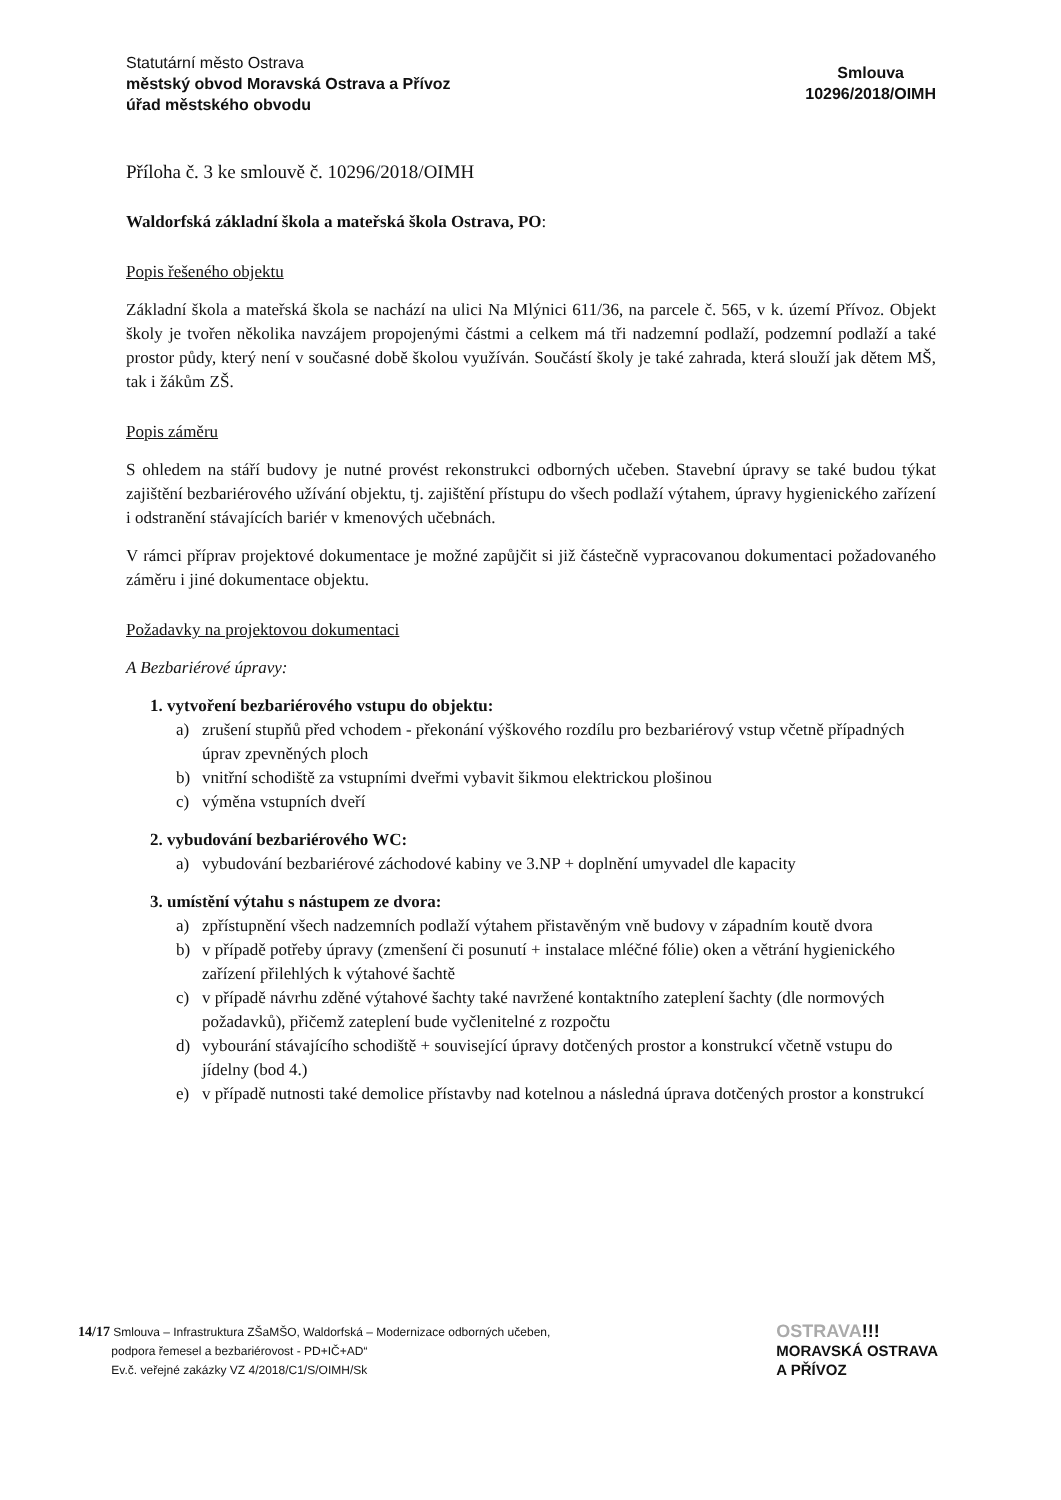Statutární město Ostrava
městský obvod Moravská Ostrava a Přívoz
úřad městského obvodu
Smlouva
10296/2018/OIMH
Příloha č. 3 ke smlouvě č. 10296/2018/OIMH
Waldorfská základní škola a mateřská škola Ostrava, PO:
Popis řešeného objektu
Základní škola a mateřská škola se nachází na ulici Na Mlýnici 611/36, na parcele č. 565, v k. území Přívoz. Objekt školy je tvořen několika navzájem propojenými částmi a celkem má tři nadzemní podlaží, podzemní podlaží a také prostor půdy, který není v současné době školou využíván. Součástí školy je také zahrada, která slouží jak dětem MŠ, tak i žákům ZŠ.
Popis záměru
S ohledem na stáří budovy je nutné provést rekonstrukci odborných učeben. Stavební úpravy se také budou týkat zajištění bezbariérového užívání objektu, tj. zajištění přístupu do všech podlaží výtahem, úpravy hygienického zařízení i odstranění stávajících bariér v kmenových učebnách.
V rámci příprav projektové dokumentace je možné zapůjčit si již částečně vypracovanou dokumentaci požadovaného záměru i jiné dokumentace objektu.
Požadavky na projektovou dokumentaci
A Bezbariérové úpravy:
1. vytvoření bezbariérového vstupu do objektu:
a) zrušení stupňů před vchodem - překonání výškového rozdílu pro bezbariérový vstup včetně případných úprav zpevněných ploch
b) vnitřní schodiště za vstupními dveřmi vybavit šikmou elektrickou plošinou
c) výměna vstupních dveří
2. vybudování bezbariérového WC:
a) vybudování bezbariérové záchodové kabiny ve 3.NP + doplnění umyvadel dle kapacity
3. umístění výtahu s nástupem ze dvora:
a) zpřístupnění všech nadzemních podlaží výtahem přistavěným vně budovy v západním koutě dvora
b) v případě potřeby úpravy (zmenšení či posunutí + instalace mléčné fólie) oken a větrání hygienického zařízení přilehlých k výtahové šachtě
c) v případě návrhu zděné výtahové šachty také navržené kontaktního zateplení šachty (dle normových požadavků), přičemž zateplení bude vyčlenitelné z rozpočtu
d) vybourání stávajícího schodiště + související úpravy dotčených prostor a konstrukcí včetně vstupu do jídelny (bod 4.)
e) v případě nutnosti také demolice přístavby nad kotelnou a následná úprava dotčených prostor a konstrukcí
14/17 Smlouva – Infrastruktura ZŠaMŠO, Waldorfská – Modernizace odborných učeben,
podpora řemesel a bezbariérovost - PD+IČ+AD“
Ev.č. veřejné zakázky VZ 4/2018/C1/S/OIMH/Sk
OSTRAVA!!!
MORAVSKÁ OSTRAVA
A PŘÍVOZ